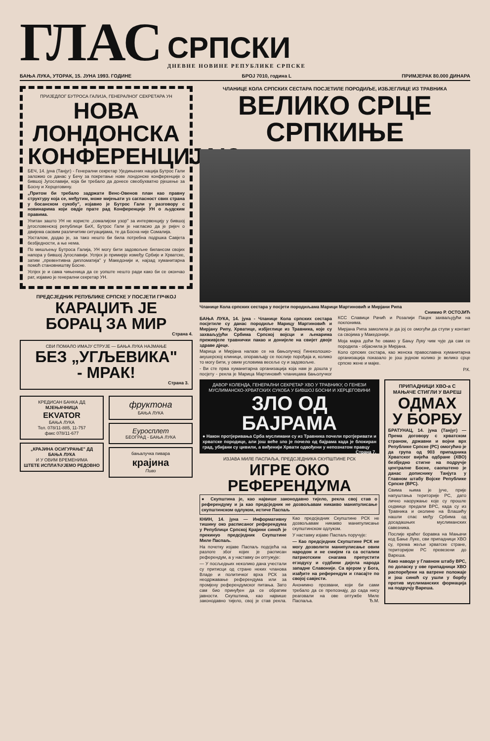ГЛАС
СРПСКИ
ДНЕВНЕ НОВИНЕ РЕПУБЛИКЕ СРПСКЕ
БАЊА ЛУКА, УТОРАК, 15. ЈУНА 1993. ГОДИНЕ БРОЈ 7010, година L ПРИМЈЕРАК 80.000 ДИНАРА
ПРИЈЕДЛОГ БУТРОСА ГАЛИЈА, ГЕНЕРАЛНОГ СЕКРЕТАРА УН
НОВА
ЛОНДОНСКА
КОНФЕРЕНЦИЈА!?
БЕЧ, 14. јуна (Танјуг) - Генерални секретар Уједињених нација Бутрос Гали заложио се данас у Бечу за покретање нове лондонске конференције о бившој Југославији, која би требало да донесе свеобухватно рјешење за Босну и Херцеговину.
„Притом би требало задржати Венс-Овенов план као правну структуру која се, међутим, може мијењати уз сагласност свих страна у босанском сукобу", изјавио је Бутрос Гали у разговору с новинарима који овдје прате рад Конференције УН о људским правима.
Упитан зашто УН не користе „сомалијски узор" за интервенцију у бившој југословенској републици БиХ, Бутрос Гали је нагласио да је ријеч о двијема сасвим различитим ситуацијама, те да Босна није Сомалија.
Уосталом, додао је, за тако нешто би била потребна подршка Савјета безбједности, а ње нема.
По мишљењу Бутроса Галија, УН могу бити задовољне билансом својих напора у бившој Југославији. Успјех је примирје између Србије и Хрватске, затим „превентивна дипломатија" у Македонији и, најзад хуманитарна помоћ становништву Босне.
Успјех је и сама чињеница да се уопште нешто ради како би се окончао рат, изјавио је генерални секретар УН.
ПРЕДСЈЕДНИК РЕПУБЛИКЕ СРПСКЕ У ПОСЈЕТИ ГРЧКОЈ
КАРАЏИЋ ЈЕ
БОРАЦ ЗА МИР
Страна 4.
СВИ ПОМАЛО ИМАЈУ СТРУЈЕ — БАЊА ЛУКА НАЈМАЊЕ
БЕЗ „УГЉЕВИКА"
- МРАК!
Страна 3.
КРЕДИСАН БАНКА ДД
МЈЕЊАЧНИЦА
EKVATOR
БАЊА ЛУКА
Тел. 078/11-885, 11-757
факс 078/11-677
„КРАЈИНА ОСИГУРАЊЕ" ДД БАЊА ЛУКА
И У ОВИМ ВРЕМЕНИМА
ШТЕТЕ ИСПЛАЋУЈЕМО РЕДОВНО
фруктона
БАЊА ЛУКА
Еуросплет
БЕОГРАД - БАЊА ЛУКА
бањалучка пивара
крајина
Пиво
ЧЛАНИЦЕ КОЛА СРПСКИХ СЕСТАРА ПОСЈЕТИЛЕ ПОРОДИЉЕ, ИЗБЈЕГЛИЦЕ ИЗ ТРАВНИКА
ВЕЛИКО СРЦЕ СРПКИЊЕ
Чланице Кола српских сестара у посјети породиљама Марици Мартиновић и Мирјани Рипа
Снимио Р. ОСТОЈИЋ
БАЊА ЛУКА, 14. јуна - Чланице Кола српских сестара посјетиле су данас породиље Марицу Мартиновић и Мирјану Рипу, Хрватице, избјеглице из Травника, које су захваљујући Србима Српској војсци и љекарима преживјеле травнички пакао и донијеле на свијет двоје здраве дјеце.
Марица и Мирјана налазе се на бањолучкој Гинеколошко-акушерској клиници, опорављају се послије порођаја и, колико то могу бити, у овим условима весеље су и задовољне.
- Ви сте прва хуманитарна организација која нам је дошла у посјету - рекла је Марица Мартиновић чланицама бањолучког КСС Славици Рачић и Розалији Пацек захваљујући на поклонима.
Мирјана Рипа замолила је да јој се омогући да ступи у контакт са својима у Македонији.
Моја мајка доћи ће овамо у Бању Луку чим чује да сам се породила - објаснила је Мирјана.
Коло српских сестара, као женска православна хуманитарна организација показало је још једном колико је велико срце српске жене и мајке.
Р.К.
ДАВОР КОЛЕНДА, ГЕНЕРАЛНИ СЕКРЕТАР ХВО У ТРАВНИКУ, О ГЕНЕЗИ МУСЛИМАНСКО-ХРВАТСКИХ СУКОБА У БИВШОЈ БОСНИ И ХЕРЦЕГОВИНИ
ЗЛО ОД БАЈРАМА
● Након протјеривања Срба муслимани су из Травника почели протјеривати и хрватске породице, али још веће зло је почело од бајрама када је блокиран град, убијани су цивили, а виђенији Хрвати одвођени у непознатом правцу Страна 7.
ИЗЈАВА МИЛЕ ПАСПАЉА, ПРЕДСЈЕДНИКА СКУПШТИНЕ РСК
ИГРЕ ОКО
РЕФЕРЕНДУМА
● Скупштина је, као највише законодавно тијело, рекла свој став о референдуму и ја као предсједник не дозвољавам никакво манипулисање скупштинском одлуком, истиче Паспаљ
КНИН, 14. јуна — Информативну тишину око расписаног референдума у Републици Српској Крајини синоћ је прекинуо предсједник Скупштине Миле Паспаљ.
На почетку изјаве Паспаљ подсјећа на разлоге због којих је расписан референдум, а у наставку он оптужује:
— У посљедњих неколико дана учестали су притисци од стране неких чланова Владе и политичког врха РСК за неодржавање референдума или за промјену референдумског питања. Зато сам био принуђен да се обратим јавности. Скупштина, као највише законодавно тијело, свој је став рекла. Као предсједник Скупштине РСК не дозвољавам никакво манипулисање скупштинском одлуком.
У наставку изјаве Паспаљ поручује:
— Као предсједник Скупштине РСК не могу дозволити манипулисање овим народом и не смијем га са осталим патриотским снагама препустити егзодусу и судбини дијела народа западне Славоније. Са вјером у Бога, изађите на референдум и гласајте по својој савјести.
Анонимно прозвани, који би сами требало да се препознају, до сада нису реаговали на ове оптужбе Миле Паспаља. Ђ.М.
ПРИПАДНИЦИ ХВО-а С МАЊАЧЕ СТИГЛИ У ВАРЕШ
ОДМАХ
У БОРБУ
БРАТУНАЦ, 14. јуна (Танјуг) — Према договору с хрватском страном, државни и војни врх Републике Српске (РС) омогућио је да група од 903 припадника Хрватског вијећа одбране (ХВО) безбједно стигне на подручје централне Босне, саопштено је данас дописнику Танјуга у Главном штабу Војске Републике Српске (ВРС).
Свима њима је јуче, прије напуштања територије РС, дато лично наоружање које су прошле седмице предали ВРС, када су из Травника и околине на Влашићу нашли спас међу Србима од досадашњих муслиманских савезника.
Послије краћег боравка на Мањачи код Бање Луке, сви припадници ХВО су, према жељи хрватске стране, територијом РС превезени до Вареша.
Како наводе у Главном штабу ВРС, по доласку у ове припадници ХВО распоређени на ватрене положаје и још синоћ су ушли у борбу против муслиманских формација на подручју Вареша.